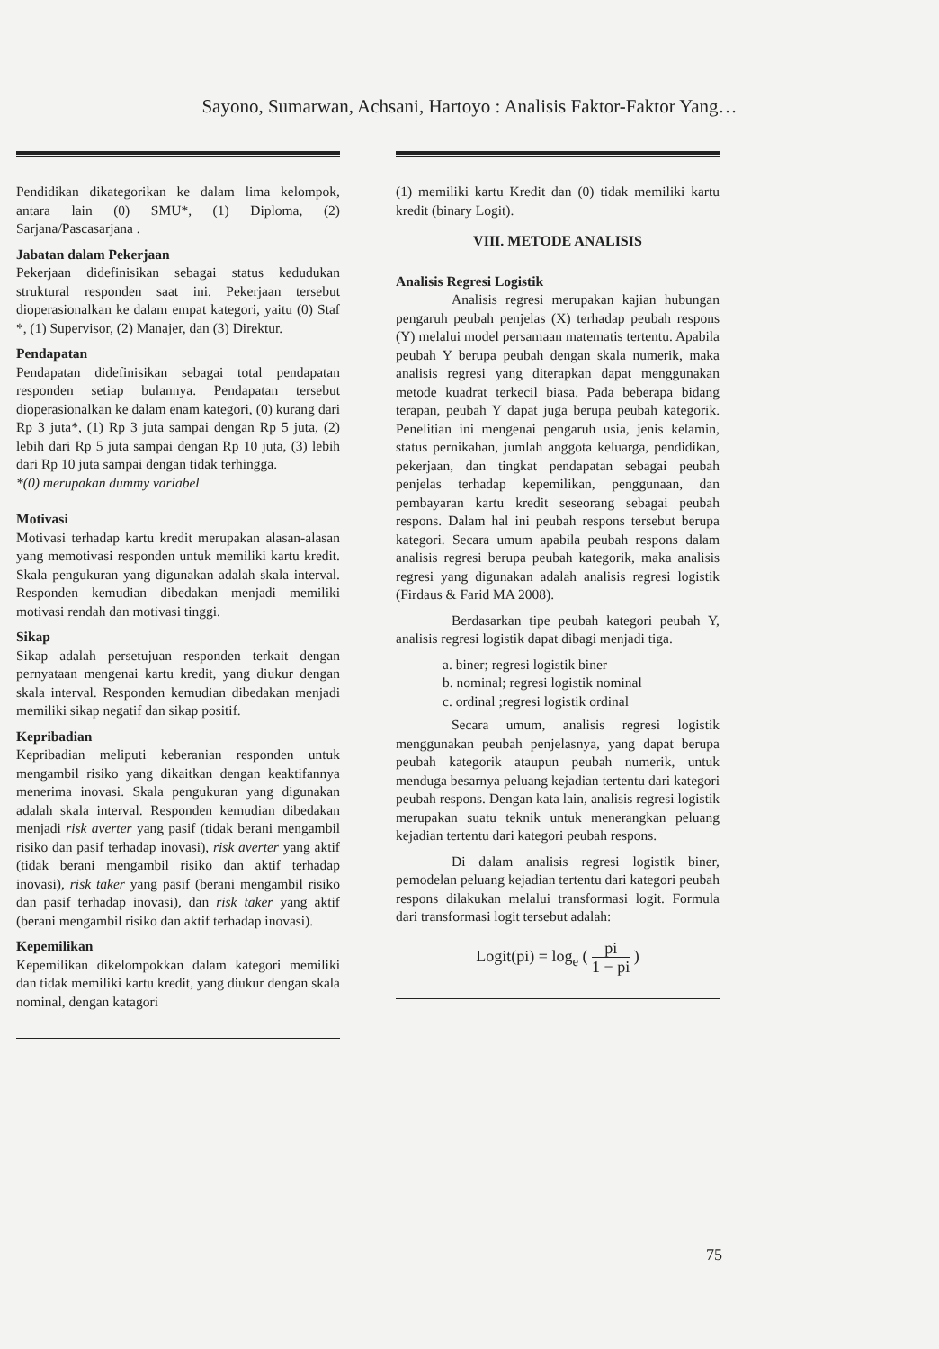Sayono, Sumarwan, Achsani, Hartoyo : Analisis Faktor-Faktor Yang…
Pendidikan dikategorikan ke dalam lima kelompok, antara lain (0) SMU*, (1) Diploma, (2) Sarjana/Pascasarjana .
Jabatan dalam Pekerjaan
Pekerjaan didefinisikan sebagai status kedudukan struktural responden saat ini. Pekerjaan tersebut dioperasionalkan ke dalam empat kategori, yaitu (0) Staf *, (1) Supervisor, (2) Manajer, dan (3) Direktur.
Pendapatan
Pendapatan didefinisikan sebagai total pendapatan responden setiap bulannya. Pendapatan tersebut dioperasionalkan ke dalam enam kategori, (0) kurang dari Rp 3 juta*, (1) Rp 3 juta sampai dengan Rp 5 juta, (2) lebih dari Rp 5 juta sampai dengan Rp 10 juta, (3) lebih dari Rp 10 juta sampai dengan tidak terhingga.
*(0) merupakan dummy variabel
Motivasi
Motivasi terhadap kartu kredit merupakan alasan-alasan yang memotivasi responden untuk memiliki kartu kredit. Skala pengukuran yang digunakan adalah skala interval. Responden kemudian dibedakan menjadi memiliki motivasi rendah dan motivasi tinggi.
Sikap
Sikap adalah persetujuan responden terkait dengan pernyataan mengenai kartu kredit, yang diukur dengan skala interval. Responden kemudian dibedakan menjadi memiliki sikap negatif dan sikap positif.
Kepribadian
Kepribadian meliputi keberanian responden untuk mengambil risiko yang dikaitkan dengan keaktifannya menerima inovasi. Skala pengukuran yang digunakan adalah skala interval. Responden kemudian dibedakan menjadi risk averter yang pasif (tidak berani mengambil risiko dan pasif terhadap inovasi), risk averter yang aktif (tidak berani mengambil risiko dan aktif terhadap inovasi), risk taker yang pasif (berani mengambil risiko dan pasif terhadap inovasi), dan risk taker yang aktif (berani mengambil risiko dan aktif terhadap inovasi).
Kepemilikan
Kepemilikan dikelompokkan dalam kategori memiliki dan tidak memiliki kartu kredit, yang diukur dengan skala nominal, dengan katagori
(1) memiliki kartu Kredit dan (0) tidak memiliki kartu kredit (binary Logit).
VIII. METODE ANALISIS
Analisis Regresi Logistik
Analisis regresi merupakan kajian hubungan pengaruh peubah penjelas (X) terhadap peubah respons (Y) melalui model persamaan matematis tertentu. Apabila peubah Y berupa peubah dengan skala numerik, maka analisis regresi yang diterapkan dapat menggunakan metode kuadrat terkecil biasa. Pada beberapa bidang terapan, peubah Y dapat juga berupa peubah kategorik. Penelitian ini mengenai pengaruh usia, jenis kelamin, status pernikahan, jumlah anggota keluarga, pendidikan, pekerjaan, dan tingkat pendapatan sebagai peubah penjelas terhadap kepemilikan, penggunaan, dan pembayaran kartu kredit seseorang sebagai peubah respons. Dalam hal ini peubah respons tersebut berupa kategori. Secara umum apabila peubah respons dalam analisis regresi berupa peubah kategorik, maka analisis regresi yang digunakan adalah analisis regresi logistik (Firdaus & Farid MA 2008).
Berdasarkan tipe peubah kategori peubah Y, analisis regresi logistik dapat dibagi menjadi tiga.
a. biner; regresi logistik biner
b. nominal; regresi logistik nominal
c. ordinal ;regresi logistik ordinal
Secara umum, analisis regresi logistik menggunakan peubah penjelasnya, yang dapat berupa peubah kategorik ataupun peubah numerik, untuk menduga besarnya peluang kejadian tertentu dari kategori peubah respons. Dengan kata lain, analisis regresi logistik merupakan suatu teknik untuk menerangkan peluang kejadian tertentu dari kategori peubah respons.
Di dalam analisis regresi logistik biner, pemodelan peluang kejadian tertentu dari kategori peubah respons dilakukan melalui transformasi logit. Formula dari transformasi logit tersebut adalah:
Logit(pi) = log<sub>e</sub> ( pi 1 − pi )
75